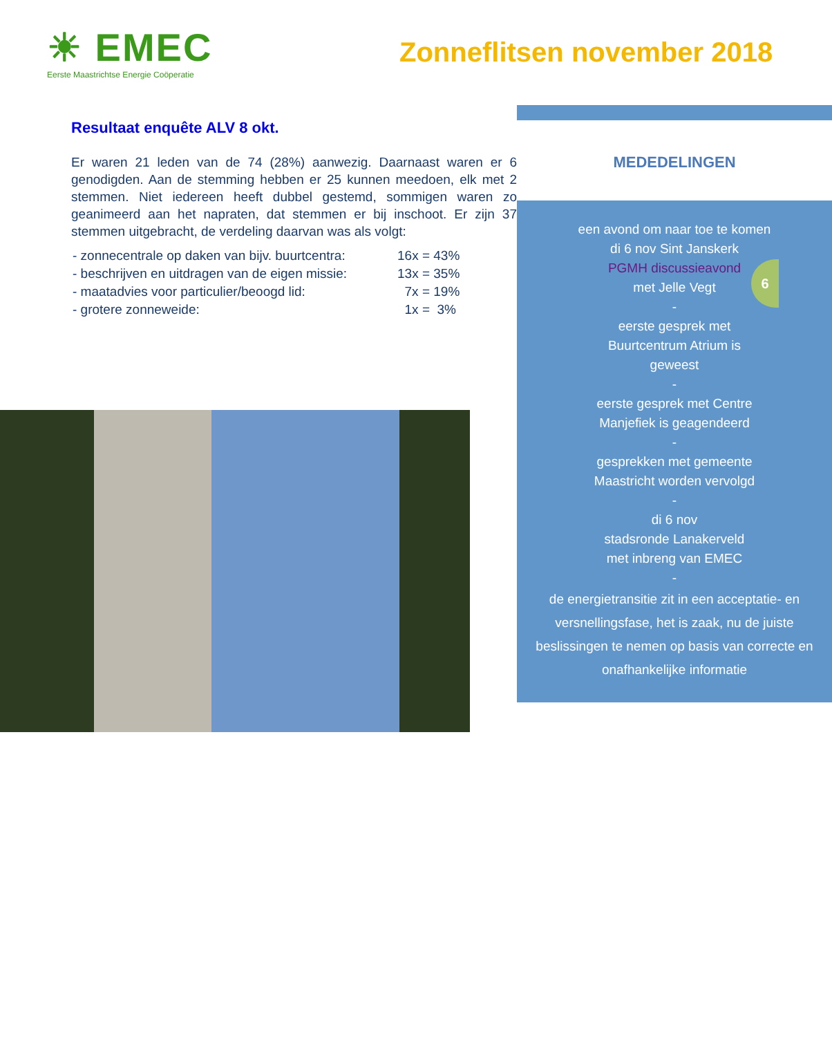☀ EMEC
Eerste Maastrichtse Energie Coöperatie
Zonneflitsen november 2018
Resultaat enquête ALV 8 okt.
Er waren 21 leden van de 74 (28%) aanwezig. Daarnaast waren er 6 genodigden. Aan de stemming hebben er 25 kunnen meedoen, elk met 2 stemmen. Niet iedereen heeft dubbel gestemd, sommigen waren zo geanimeerd aan het napraten, dat stemmen er bij inschoot. Er zijn 37 stemmen uitgebracht, de verdeling daarvan was als volgt:
| - zonnecentrale op daken van bijv. buurtcentra: | 16x = 43% |
| - beschrijven en uitdragen van de eigen missie: | 13x = 35% |
| - maatadvies voor particulier/beoogd lid: | 7x = 19% |
| - grotere zonneweide: | 1x = 3% |
MEDEDELINGEN
een avond om naar toe te komen
di 6 nov Sint Janskerk
PGMH discussieavond
met Jelle Vegt
-
eerste gesprek met
Buurtcentrum Atrium is
geweest
-
eerste gesprek met Centre
Manjefiek is geagendeerd
-
gesprekken met gemeente
Maastricht worden vervolgd
-
di 6 nov
stadsronde Lanakerveld
met inbreng van EMEC
-
de energietransitie zit in een acceptatie- en versnellingsfase, het is zaak, nu de juiste beslissingen te nemen op basis van correcte en onafhankelijke informatie
6